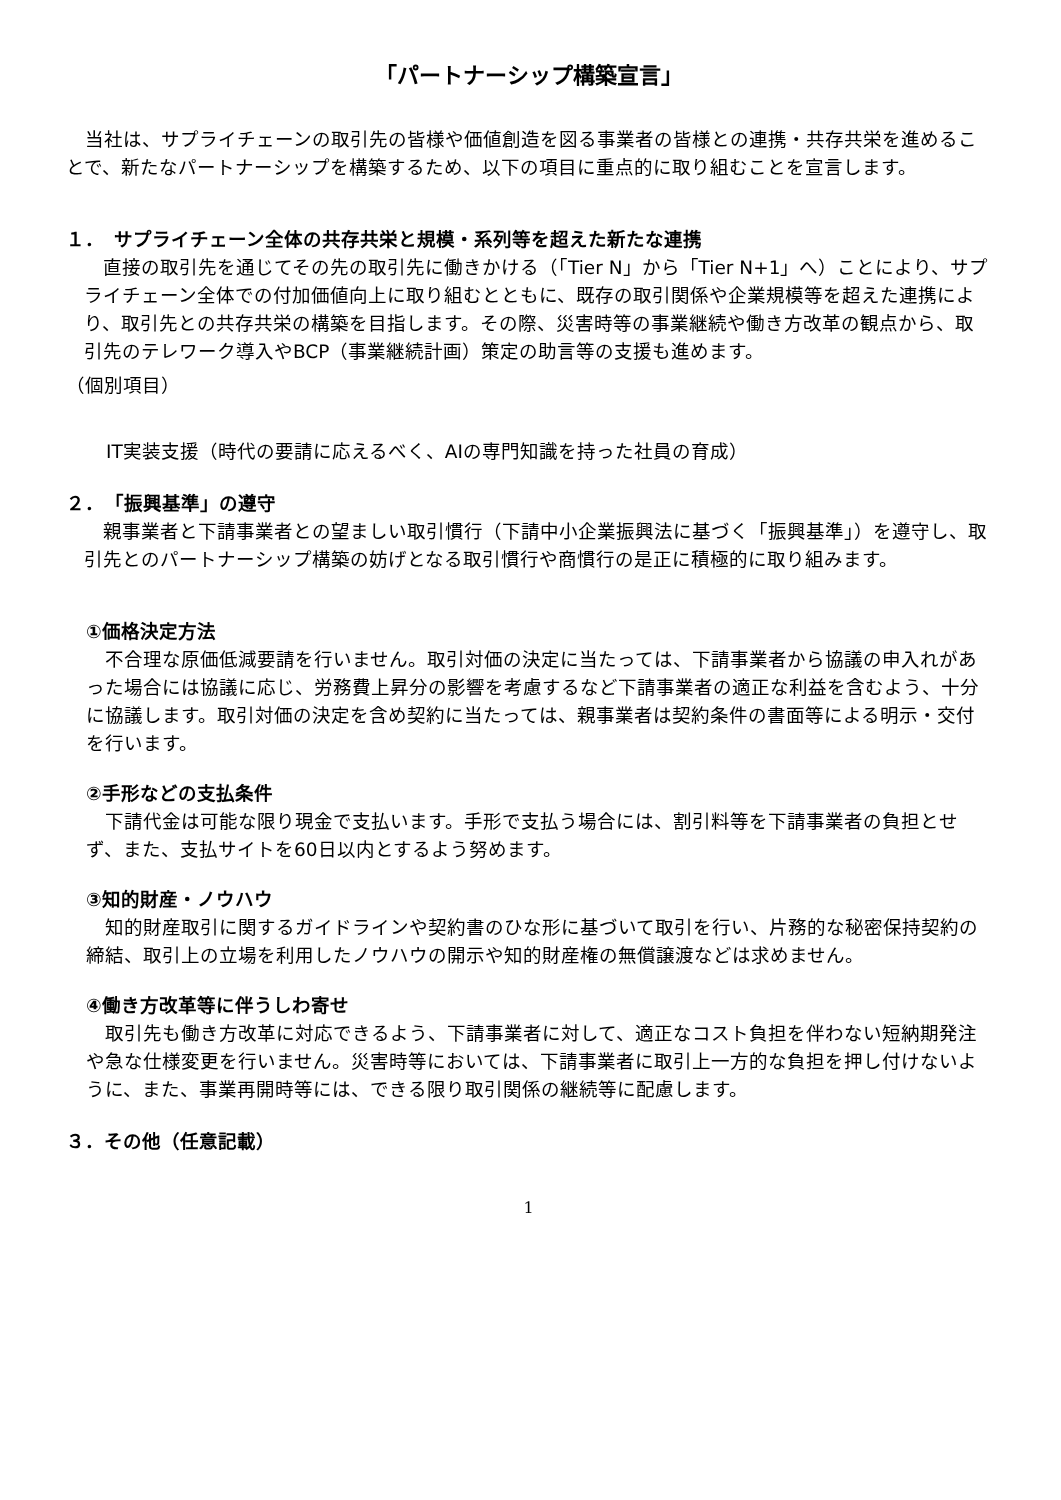「パートナーシップ構築宣言」
　当社は、サプライチェーンの取引先の皆様や価値創造を図る事業者の皆様との連携・共存共栄を進めることで、新たなパートナーシップを構築するため、以下の項目に重点的に取り組むことを宣言します。
１．　サプライチェーン全体の共存共栄と規模・系列等を超えた新たな連携
　直接の取引先を通じてその先の取引先に働きかける（「Tier N」から「Tier N+1」へ）ことにより、サプライチェーン全体での付加価値向上に取り組むとともに、既存の取引関係や企業規模等を超えた連携により、取引先との共存共栄の構築を目指します。その際、災害時等の事業継続や働き方改革の観点から、取引先のテレワーク導入やBCP（事業継続計画）策定の助言等の支援も進めます。
（個別項目）
IT実装支援（時代の要請に応えるべく、AIの専門知識を持った社員の育成）
２．　「振興基準」の遵守
　親事業者と下請事業者との望ましい取引慣行（下請中小企業振興法に基づく「振興基準」）を遵守し、取引先とのパートナーシップ構築の妨げとなる取引慣行や商慣行の是正に積極的に取り組みます。
①価格決定方法
　不合理な原価低減要請を行いません。取引対価の決定に当たっては、下請事業者から協議の申入れがあった場合には協議に応じ、労務費上昇分の影響を考慮するなど下請事業者の適正な利益を含むよう、十分に協議します。取引対価の決定を含め契約に当たっては、親事業者は契約条件の書面等による明示・交付を行います。
②手形などの支払条件
　下請代金は可能な限り現金で支払います。手形で支払う場合には、割引料等を下請事業者の負担とせず、また、支払サイトを60日以内とするよう努めます。
③知的財産・ノウハウ
　知的財産取引に関するガイドラインや契約書のひな形に基づいて取引を行い、片務的な秘密保持契約の締結、取引上の立場を利用したノウハウの開示や知的財産権の無償譲渡などは求めません。
④働き方改革等に伴うしわ寄せ
　取引先も働き方改革に対応できるよう、下請事業者に対して、適正なコスト負担を伴わない短納期発注や急な仕様変更を行いません。災害時等においては、下請事業者に取引上一方的な負担を押し付けないように、また、事業再開時等には、できる限り取引関係の継続等に配慮します。
３．その他（任意記載）
1